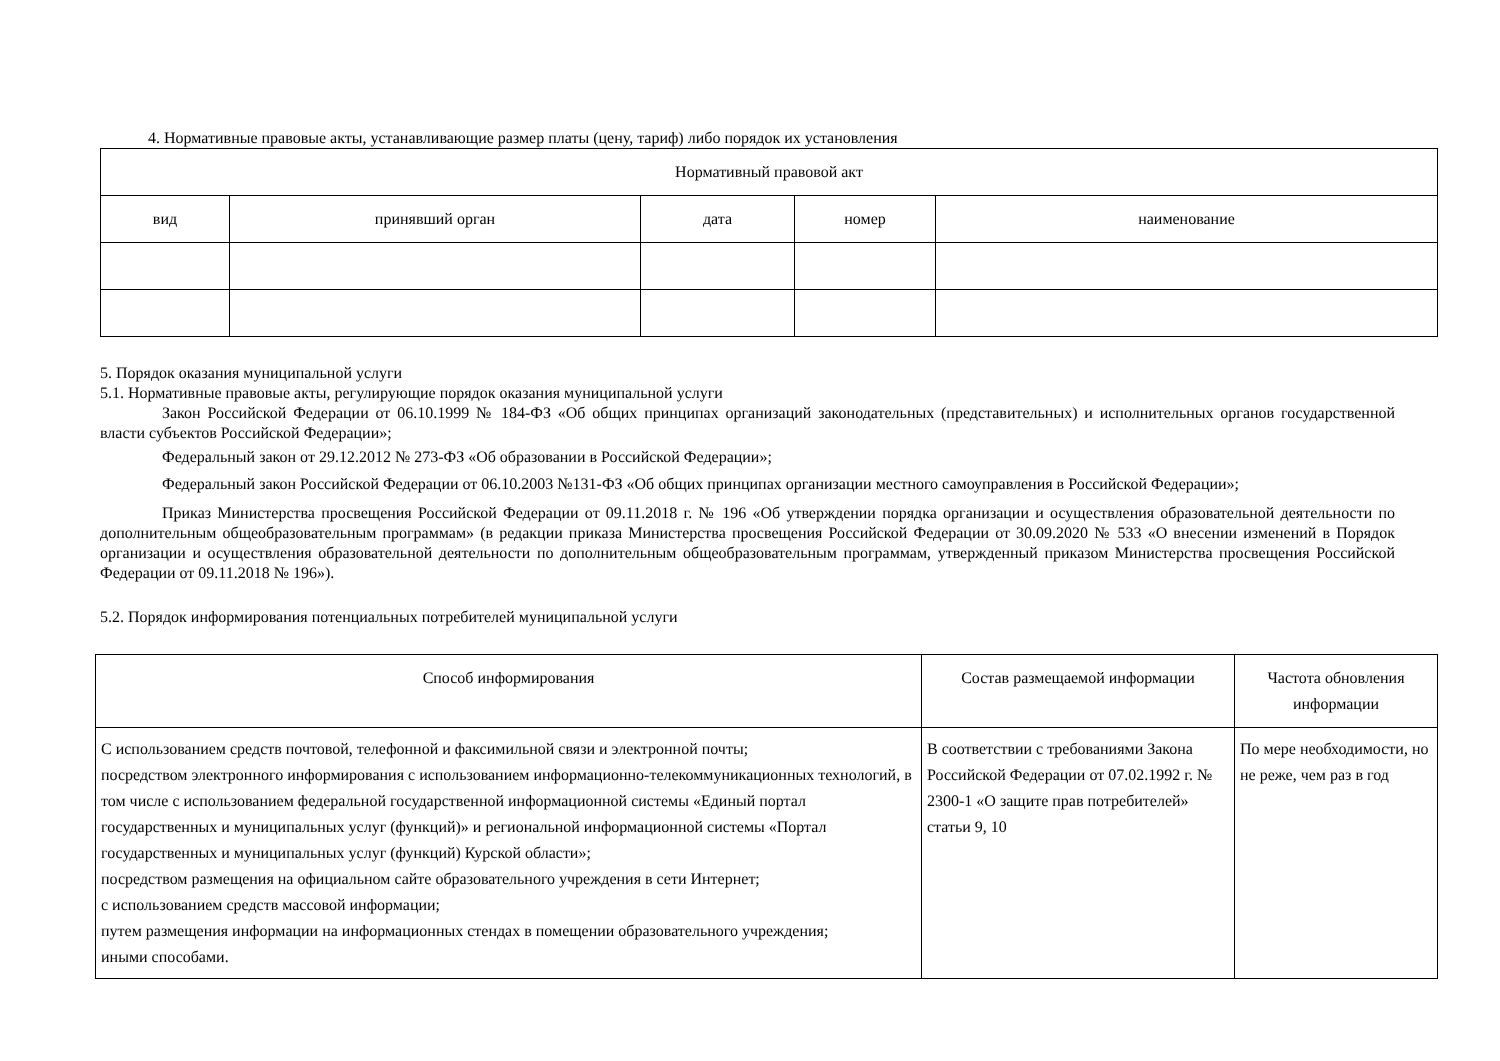4. Нормативные правовые акты, устанавливающие размер платы (цену, тариф) либо порядок их установления
| Нормативный правовой акт | | | | |
| --- | --- | --- | --- | --- |
| вид | принявший орган | дата | номер | наименование |
5. Порядок оказания муниципальной услуги
5.1. Нормативные правовые акты, регулирующие порядок оказания муниципальной услуги
Закон Российской Федерации от 06.10.1999 № 184-ФЗ «Об общих принципах организаций законодательных (представительных) и исполнительных органов государственной власти субъектов Российской Федерации»;
Федеральный закон от 29.12.2012 № 273-ФЗ «Об образовании в Российской Федерации»;
Федеральный закон Российской Федерации от 06.10.2003 №131-ФЗ «Об общих принципах организации местного самоуправления в Российской Федерации»;
Приказ Министерства просвещения Российской Федерации от 09.11.2018 г. № 196 «Об утверждении порядка организации и осуществления образовательной деятельности по дополнительным общеобразовательным программам» (в редакции приказа Министерства просвещения Российской Федерации от 30.09.2020 № 533 «О внесении изменений в Порядок организации и осуществления образовательной деятельности по дополнительным общеобразовательным программам, утвержденный приказом Министерства просвещения Российской Федерации от 09.11.2018 № 196»).
5.2. Порядок информирования потенциальных потребителей муниципальной услуги
| Способ информирования | Состав размещаемой информации | Частота обновления информации |
| --- | --- | --- |
| С использованием средств почтовой, телефонной и факсимильной связи и электронной почты; посредством электронного информирования с использованием информационно-телекоммуникационных технологий, в том числе с использованием федеральной государственной информационной системы «Единый портал государственных и муниципальных услуг (функций)» и региональной информационной системы «Портал государственных и муниципальных услуг (функций) Курской области»; посредством размещения на официальном сайте образовательного учреждения в сети Интернет; с использованием средств массовой информации; путем размещения информации на информационных стендах в помещении образовательного учреждения; иными способами. | В соответствии с требованиями Закона Российской Федерации от 07.02.1992 г. № 2300-1 «О защите прав потребителей» статьи 9, 10 | По мере необходимости, но не реже, чем раз в год |